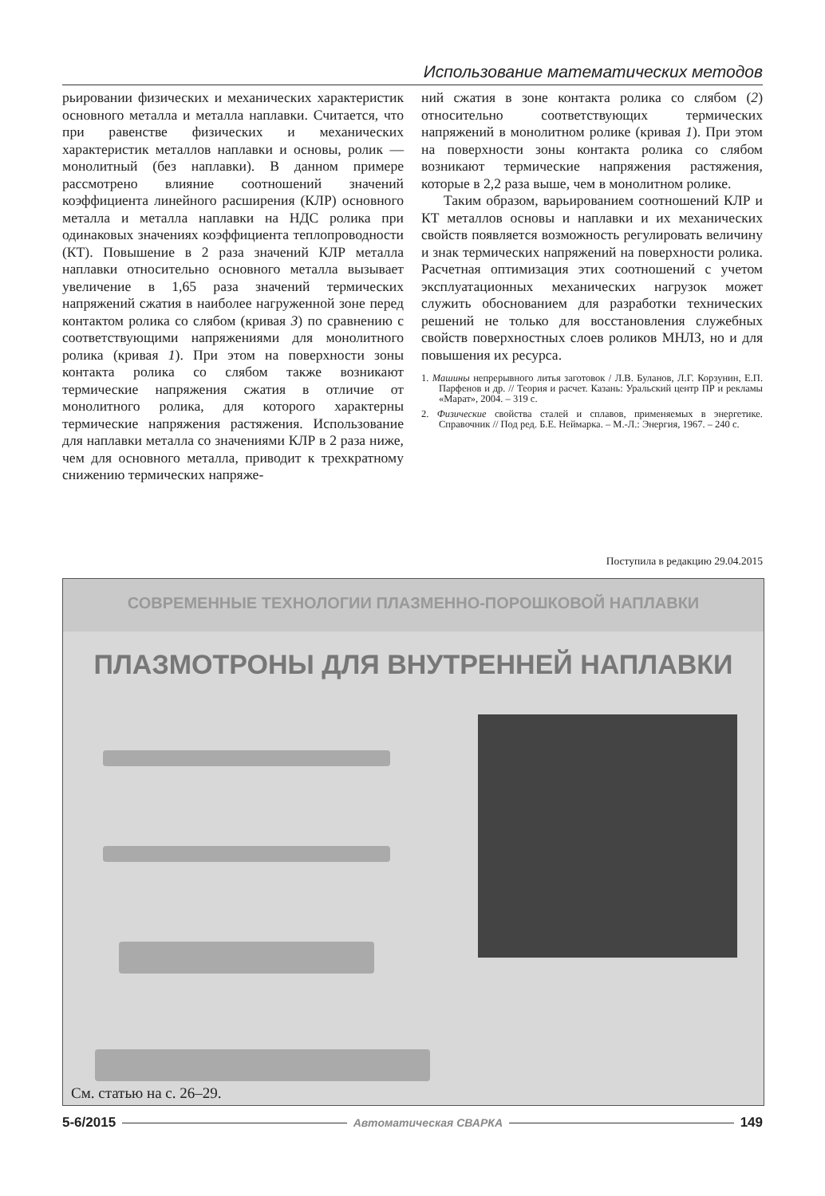Использование математических методов
рьировании физических и механических характеристик основного металла и металла наплавки. Считается, что при равенстве физических и механических характеристик металлов наплавки и основы, ролик — монолитный (без наплавки). В данном примере рассмотрено влияние соотношений значений коэффициента линейного расширения (КЛР) основного металла и металла наплавки на НДС ролика при одинаковых значениях коэффициента теплопроводности (КТ). Повышение в 2 раза значений КЛР металла наплавки относительно основного металла вызывает увеличение в 1,65 раза значений термических напряжений сжатия в наиболее нагруженной зоне перед контактом ролика со слябом (кривая 3) по сравнению с соответствующими напряжениями для монолитного ролика (кривая 1). При этом на поверхности зоны контакта ролика со слябом также возникают термические напряжения сжатия в отличие от монолитного ролика, для которого характерны термические напряжения растяжения. Использование для наплавки металла со значениями КЛР в 2 раза ниже, чем для основного металла, приводит к трехкратному снижению термических напряже-
ний сжатия в зоне контакта ролика со слябом (2) относительно соответствующих термических напряжений в монолитном ролике (кривая 1). При этом на поверхности зоны контакта ролика со слябом возникают термические напряжения растяжения, которые в 2,2 раза выше, чем в монолитном ролике.
Таким образом, варьированием соотношений КЛР и КТ металлов основы и наплавки и их механических свойств появляется возможность регулировать величину и знак термических напряжений на поверхности ролика. Расчетная оптимизация этих соотношений с учетом эксплуатационных механических нагрузок может служить обоснованием для разработки технических решений не только для восстановления служебных свойств поверхностных слоев роликов МНЛЗ, но и для повышения их ресурса.
1. Машины непрерывного литья заготовок / Л.В. Буланов, Л.Г. Корзунин, Е.П. Парфенов и др. // Теория и расчет. Казань: Уральский центр ПР и рекламы «Марат», 2004. – 319 с.
2. Физические свойства сталей и сплавов, применяемых в энергетике. Справочник // Под ред. Б.Е. Неймарка. – М.-Л.: Энергия, 1967. – 240 с.
Поступила в редакцию 29.04.2015
СОВРЕМЕННЫЕ ТЕХНОЛОГИИ ПЛАЗМЕННО-ПОРОШКОВОЙ НАПЛАВКИ
ПЛАЗМОТРОНЫ ДЛЯ ВНУТРЕННЕЙ НАПЛАВКИ
См. статью на с. 26–29.
5-6/2015 Автоматическая СВАРКА 149